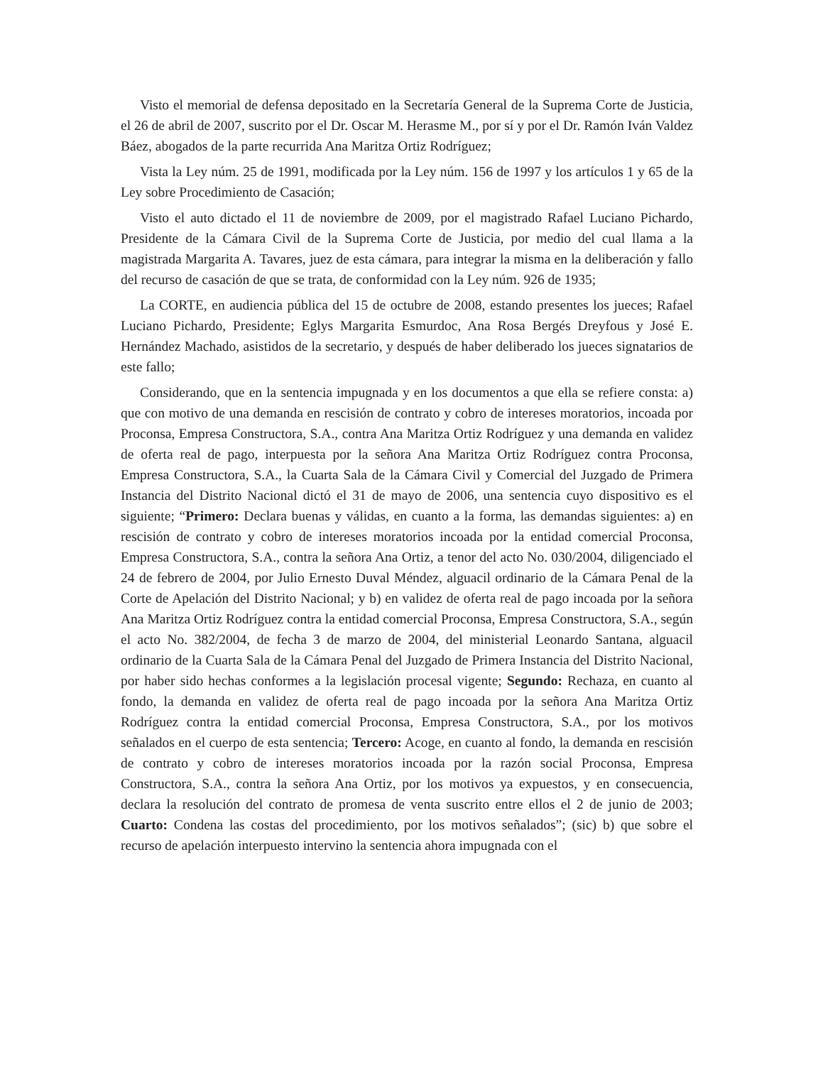Visto el memorial de defensa depositado en la Secretaría General de la Suprema Corte de Justicia, el 26 de abril de 2007, suscrito por el Dr. Oscar M. Herasme M., por sí y por el Dr. Ramón Iván Valdez Báez, abogados de la parte recurrida Ana Maritza Ortiz Rodríguez;
Vista la Ley núm. 25 de 1991, modificada por la Ley núm. 156 de 1997 y los artículos 1 y 65 de la Ley sobre Procedimiento de Casación;
Visto el auto dictado el 11 de noviembre de 2009, por el magistrado Rafael Luciano Pichardo, Presidente de la Cámara Civil de la Suprema Corte de Justicia, por medio del cual llama a la magistrada Margarita A. Tavares, juez de esta cámara, para integrar la misma en la deliberación y fallo del recurso de casación de que se trata, de conformidad con la Ley núm. 926 de 1935;
La CORTE, en audiencia pública del 15 de octubre de 2008, estando presentes los jueces; Rafael Luciano Pichardo, Presidente; Eglys Margarita Esmurdoc, Ana Rosa Bergés Dreyfous y José E. Hernández Machado, asistidos de la secretario, y después de haber deliberado los jueces signatarios de este fallo;
Considerando, que en la sentencia impugnada y en los documentos a que ella se refiere consta: a) que con motivo de una demanda en rescisión de contrato y cobro de intereses moratorios, incoada por Proconsa, Empresa Constructora, S.A., contra Ana Maritza Ortiz Rodríguez y una demanda en validez de oferta real de pago, interpuesta por la señora Ana Maritza Ortiz Rodríguez contra Proconsa, Empresa Constructora, S.A., la Cuarta Sala de la Cámara Civil y Comercial del Juzgado de Primera Instancia del Distrito Nacional dictó el 31 de mayo de 2006, una sentencia cuyo dispositivo es el siguiente; “Primero: Declara buenas y válidas, en cuanto a la forma, las demandas siguientes: a) en rescisión de contrato y cobro de intereses moratorios incoada por la entidad comercial Proconsa, Empresa Constructora, S.A., contra la señora Ana Ortiz, a tenor del acto No. 030/2004, diligenciado el 24 de febrero de 2004, por Julio Ernesto Duval Méndez, alguacil ordinario de la Cámara Penal de la Corte de Apelación del Distrito Nacional; y b) en validez de oferta real de pago incoada por la señora Ana Maritza Ortiz Rodríguez contra la entidad comercial Proconsa, Empresa Constructora, S.A., según el acto No. 382/2004, de fecha 3 de marzo de 2004, del ministerial Leonardo Santana, alguacil ordinario de la Cuarta Sala de la Cámara Penal del Juzgado de Primera Instancia del Distrito Nacional, por haber sido hechas conformes a la legislación procesal vigente; Segundo: Rechaza, en cuanto al fondo, la demanda en validez de oferta real de pago incoada por la señora Ana Maritza Ortiz Rodríguez contra la entidad comercial Proconsa, Empresa Constructora, S.A., por los motivos señalados en el cuerpo de esta sentencia; Tercero: Acoge, en cuanto al fondo, la demanda en rescisión de contrato y cobro de intereses moratorios incoada por la razón social Proconsa, Empresa Constructora, S.A., contra la señora Ana Ortiz, por los motivos ya expuestos, y en consecuencia, declara la resolución del contrato de promesa de venta suscrito entre ellos el 2 de junio de 2003; Cuarto: Condena las costas del procedimiento, por los motivos señalados”; (sic) b) que sobre el recurso de apelación interpuesto intervino la sentencia ahora impugnada con el